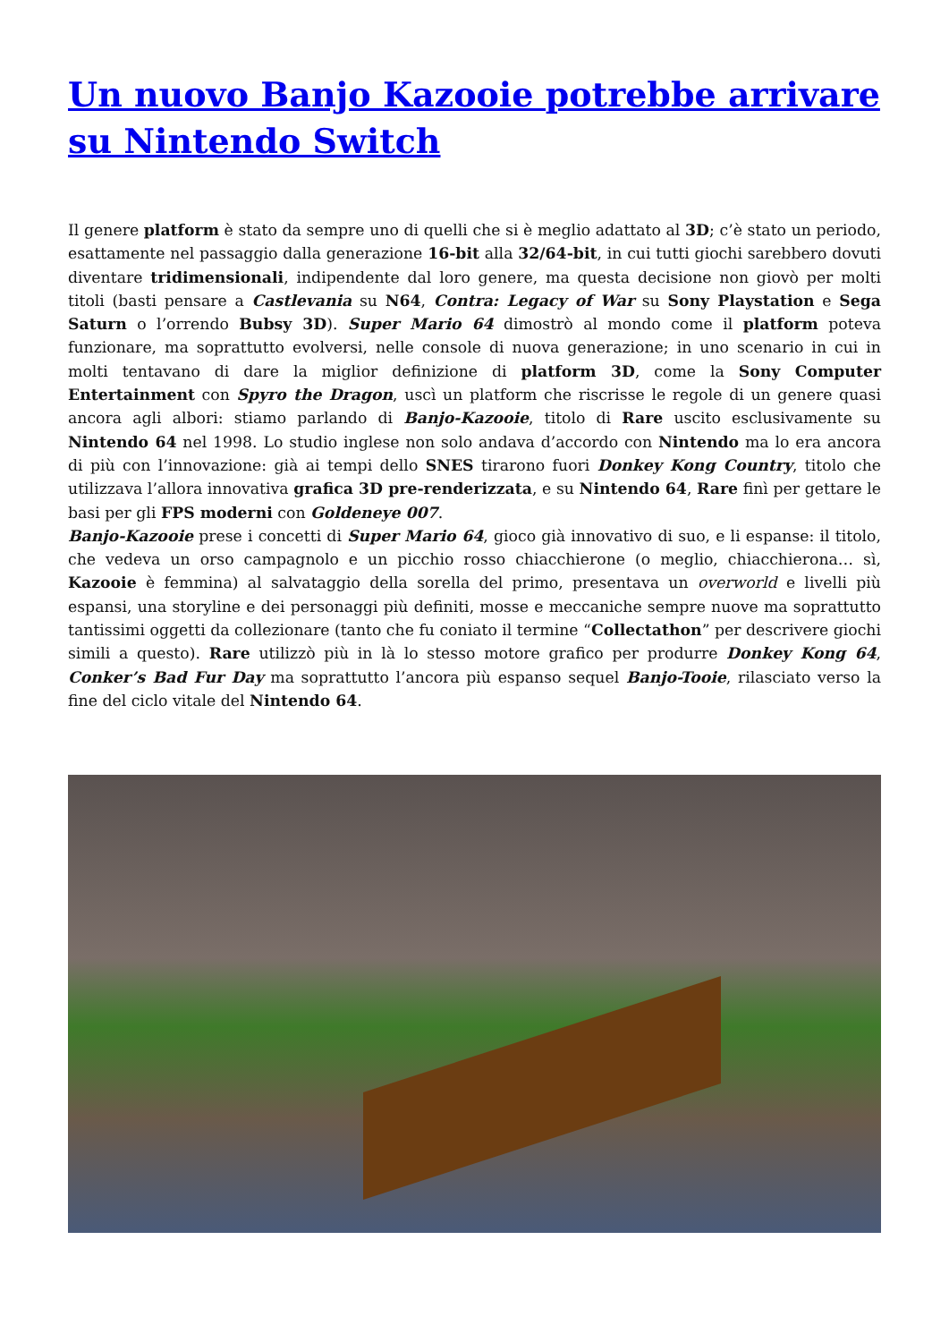Un nuovo Banjo Kazooie potrebbe arrivare su Nintendo Switch
Il genere platform è stato da sempre uno di quelli che si è meglio adattato al 3D; c’è stato un periodo, esattamente nel passaggio dalla generazione 16-bit alla 32/64-bit, in cui tutti giochi sarebbero dovuti diventare tridimensionali, indipendente dal loro genere, ma questa decisione non giovò per molti titoli (basti pensare a Castlevania su N64, Contra: Legacy of War su Sony Playstation e Sega Saturn o l’orrendo Bubsy 3D). Super Mario 64 dimostrò al mondo come il platform poteva funzionare, ma soprattutto evolversi, nelle console di nuova generazione; in uno scenario in cui in molti tentavano di dare la miglior definizione di platform 3D, come la Sony Computer Entertainment con Spyro the Dragon, uscì un platform che riscrisse le regole di un genere quasi ancora agli albori: stiamo parlando di Banjo-Kazooie, titolo di Rare uscito esclusivamente su Nintendo 64 nel 1998. Lo studio inglese non solo andava d’accordo con Nintendo ma lo era ancora di più con l’innovazione: già ai tempi dello SNES tirarono fuori Donkey Kong Country, titolo che utilizzava l’allora innovativa grafica 3D pre-renderizzata, e su Nintendo 64, Rare finì per gettare le basi per gli FPS moderni con Goldeneye 007.
Banjo-Kazooie prese i concetti di Super Mario 64, gioco già innovativo di suo, e li espanse: il titolo, che vedeva un orso campagnolo e un picchio rosso chiacchierone (o meglio, chiacchierona… sì, Kazooie è femmina) al salvataggio della sorella del primo, presentava un overworld e livelli più espansi, una storyline e dei personaggi più definiti, mosse e meccaniche sempre nuove ma soprattutto tantissimi oggetti da collezionare (tanto che fu coniato il termine “Collectathon” per descrivere giochi simili a questo). Rare utilizzò più in là lo stesso motore grafico per produrre Donkey Kong 64, Conker’s Bad Fur Day ma soprattutto l’ancora più espanso sequel Banjo-Tooie, rilasciato verso la fine del ciclo vitale del Nintendo 64.